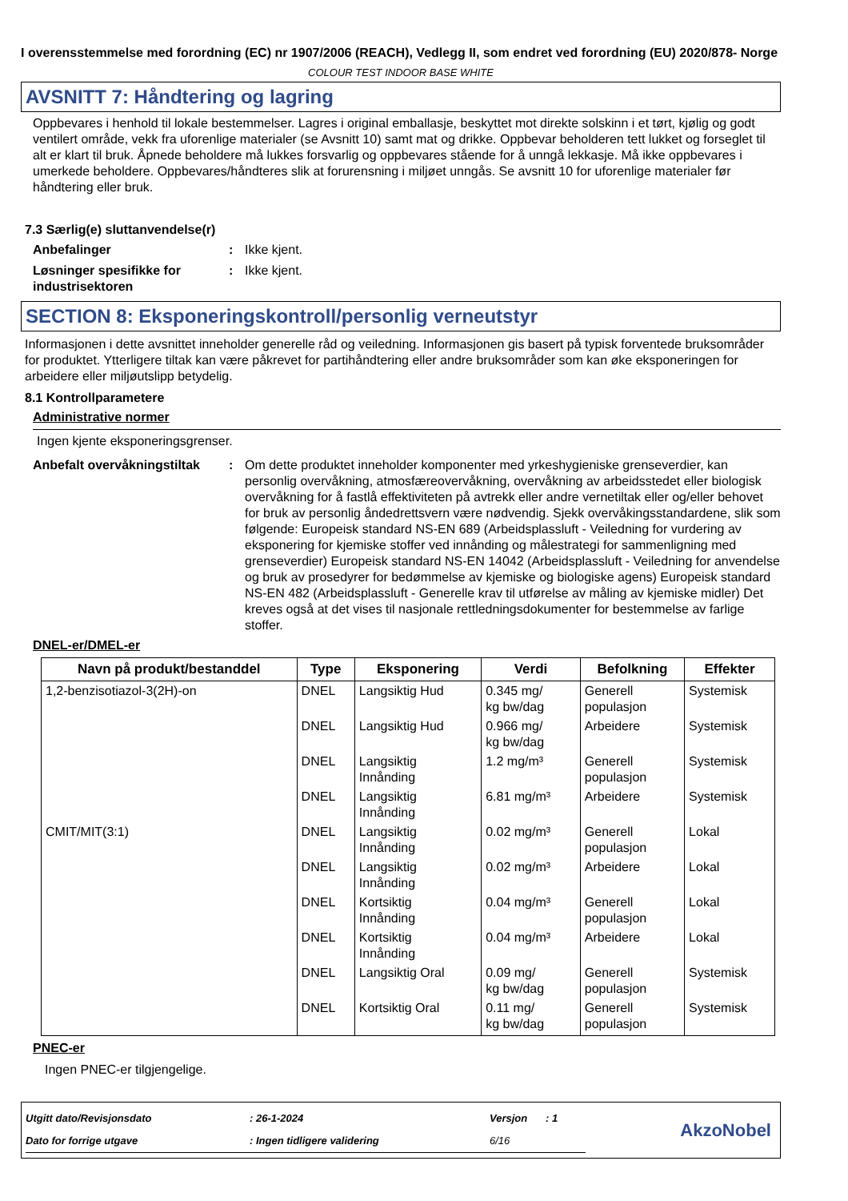I overensstemmelse med forordning (EC) nr 1907/2006 (REACH), Vedlegg II, som endret ved forordning (EU) 2020/878- Norge
COLOUR TEST INDOOR BASE WHITE
AVSNITT 7: Håndtering og lagring
Oppbevares i henhold til lokale bestemmelser. Lagres i original emballasje, beskyttet mot direkte solskinn i et tørt, kjølig og godt ventilert område, vekk fra uforenlige materialer (se Avsnitt 10) samt mat og drikke. Oppbevar beholderen tett lukket og forseglet til alt er klart til bruk. Åpnede beholdere må lukkes forsvarlig og oppbevares stående for å unngå lekkasje. Må ikke oppbevares i umerkede beholdere. Oppbevares/håndteres slik at forurensning i miljøet unngås. Se avsnitt 10 for uforenlige materialer før håndtering eller bruk.
7.3 Særlig(e) sluttanvendelse(r)
Anbefalinger : Ikke kjent.
Løsninger spesifikke for industrisektoren
: Ikke kjent.
SECTION 8: Eksponeringskontroll/personlig verneutstyr
Informasjonen i dette avsnittet inneholder generelle råd og veiledning. Informasjonen gis basert på typisk forventede bruksområder for produktet. Ytterligere tiltak kan være påkrevet for partihåndtering eller andre bruksområder som kan øke eksponeringen for arbeidere eller miljøutslipp betydelig.
8.1 Kontrollparametere
Administrative normer
Ingen kjente eksponeringsgrenser.
Anbefalt overvåkningstiltak
: Om dette produktet inneholder komponenter med yrkeshygieniske grenseverdier, kan personlig overvåkning, atmosfæreovervåkning, overvåkning av arbeidsstedet eller biologisk overvåkning for å fastlå effektiviteten på avtrekk eller andre vernetiltak eller og/eller behovet for bruk av personlig åndedrettsvern være nødvendig. Sjekk overvåkingsstandardene, slik som følgende: Europeisk standard NS-EN 689 (Arbeidsplassluft - Veiledning for vurdering av eksponering for kjemiske stoffer ved innånding og målestrategi for sammenligning med grenseverdier) Europeisk standard NS-EN 14042 (Arbeidsplassluft - Veiledning for anvendelse og bruk av prosedyrer for bedømmelse av kjemiske og biologiske agens) Europeisk standard NS-EN 482 (Arbeidsplassluft - Generelle krav til utførelse av måling av kjemiske midler) Det kreves også at det vises til nasjonale rettledningsdokumenter for bestemmelse av farlige stoffer.
DNEL-er/DMEL-er
| Navn på produkt/bestanddel | Type | Eksponering | Verdi | Befolkning | Effekter |
| --- | --- | --- | --- | --- | --- |
| 1,2-benzisotiazol-3(2H)-on | DNEL | Langsiktig Hud | 0.345 mg/ kg bw/dag | Generell populasjon | Systemisk |
| | DNEL | Langsiktig Hud | 0.966 mg/ kg bw/dag | Arbeidere | Systemisk |
| | DNEL | Langsiktig Innånding | 1.2 mg/m³ | Generell populasjon | Systemisk |
| | DNEL | Langsiktig Innånding | 6.81 mg/m³ | Arbeidere | Systemisk |
| CMIT/MIT(3:1) | DNEL | Langsiktig Innånding | 0.02 mg/m³ | Generell populasjon | Lokal |
| | DNEL | Langsiktig Innånding | 0.02 mg/m³ | Arbeidere | Lokal |
| | DNEL | Kortsiktig Innånding | 0.04 mg/m³ | Generell populasjon | Lokal |
| | DNEL | Kortsiktig Innånding | 0.04 mg/m³ | Arbeidere | Lokal |
| | DNEL | Langsiktig Oral | 0.09 mg/ kg bw/dag | Generell populasjon | Systemisk |
| | DNEL | Kortsiktig Oral | 0.11 mg/ kg bw/dag | Generell populasjon | Systemisk |
PNEC-er
Ingen PNEC-er tilgjengelige.
| Utgitt dato/Revisjonsdato | : 26-1-2024 | Versjon | : 1 |
| Dato for forrige utgave | : Ingen tidligere validering | 6/16 | |
AkzoNobel